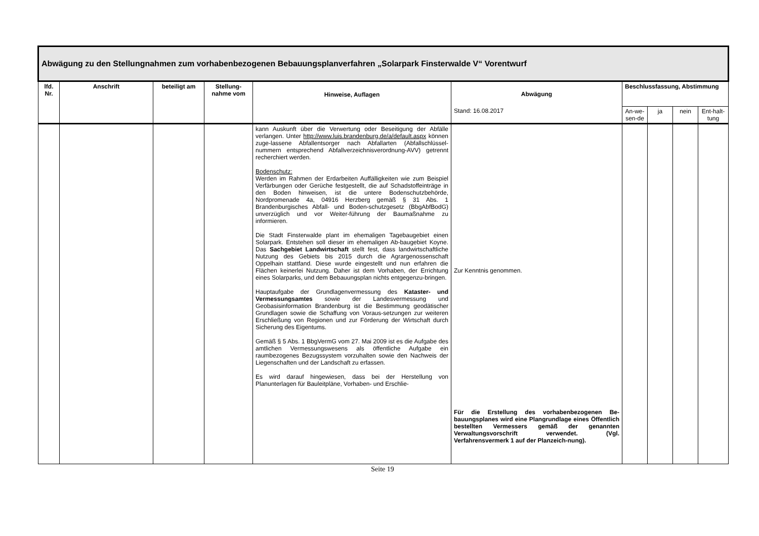| Abwägung zu den Stellungnahmen zum vorhabenbezogenen Bebauungsplanverfahren „Solarpark Finsterwalde V“ Vorentwurf | | | | | | | | | |
| --- | --- | --- | --- | --- | --- | --- | --- | --- | --- |
| lfd. Nr. | Anschrift | beteiligt am | Stellung-nahme vom | Hinweise, Auflagen | Abwägung | Beschlussfassung, Abstimmung | | | |
| | | | | | Stand: 16.08.2017 | An-we-sen-de | ja | nein | Ent-halt-tung |
| | | | | kann Auskunft über die Verwertung oder Beseitigung der Abfälle verlangen. Unter http://www.luis.brandenburg.de/a/default.aspx können zuge-lassene Abfallentsorger nach Abfallarten (Abfallschlüssel-nummern entsprechend Abfallverzeichnisverordnung-AVV) getrennt recherchiert werden. Bodenschutz: Werden im Rahmen der Erdarbeiten Auffälligkeiten wie zum Beispiel Verfärbungen oder Gerüche festgestellt, die auf Schadstoffeinträge in den Boden hinweisen, ist die untere Bodenschutzbehörde, Nordpromenade 4a, 04916 Herzberg gemäß § 31 Abs. 1 Brandenburgisches Abfall- und Boden-schutzgesetz (BbgAbfBodG) unverzüglich und vor Weiter-führung der Baumaßnahme zu informieren. Die Stadt Finsterwalde plant im ehemaligen Tagebaugebiet einen Solarpark. Entstehen soll dieser im ehemaligen Ab-baugebiet Koyne. Das Sachgebiet Landwirtschaft stellt fest, dass landwirtschaftliche Nutzung des Gebiets bis 2015 durch die Agrargenossenschaft Oppelhain stattfand. Diese wurde eingestellt und nun erfahren die Flächen keinerlei Nutzung. Daher ist dem Vorhaben, der Errichtung eines Solarparks, und dem Bebauungsplan nichts entgegenzu-bringen. Hauptaufgabe der Grundlagenvermessung des Kataster- und Vermessungsamtes sowie der Landesvermessung und Geobasisinformation Brandenburg ist die Bestimmung geodätischer Grundlagen sowie die Schaffung von Voraus-setzungen zur weiteren Erschließung von Regionen und zur Förderung der Wirtschaft durch Sicherung des Eigentums. Gemäß § 5 Abs. 1 BbgVermG vom 27. Mai 2009 ist es die Aufgabe des amtlichen Vermessungswesens als öffentliche Aufgabe ein raumbezogenes Bezugssystem vorzuhalten sowie den Nachweis der Liegenschaften und der Landschaft zu erfassen. Es wird darauf hingewiesen, dass bei der Herstellung von Planunterlagen für Bauleitpläne, Vorhaben- und Erschlie- | Zur Kenntnis genommen. Für die Erstellung des vorhabenbezogenen Be-bauungsplanes wird eine Plangrundlage eines Öffentlich bestellten Vermessers gemäß der genannten Verwaltungsvorschrift verwendet. (Vgl. Verfahrensvermerk 1 auf der Planzeich-nung). | | | | |
Seite 19